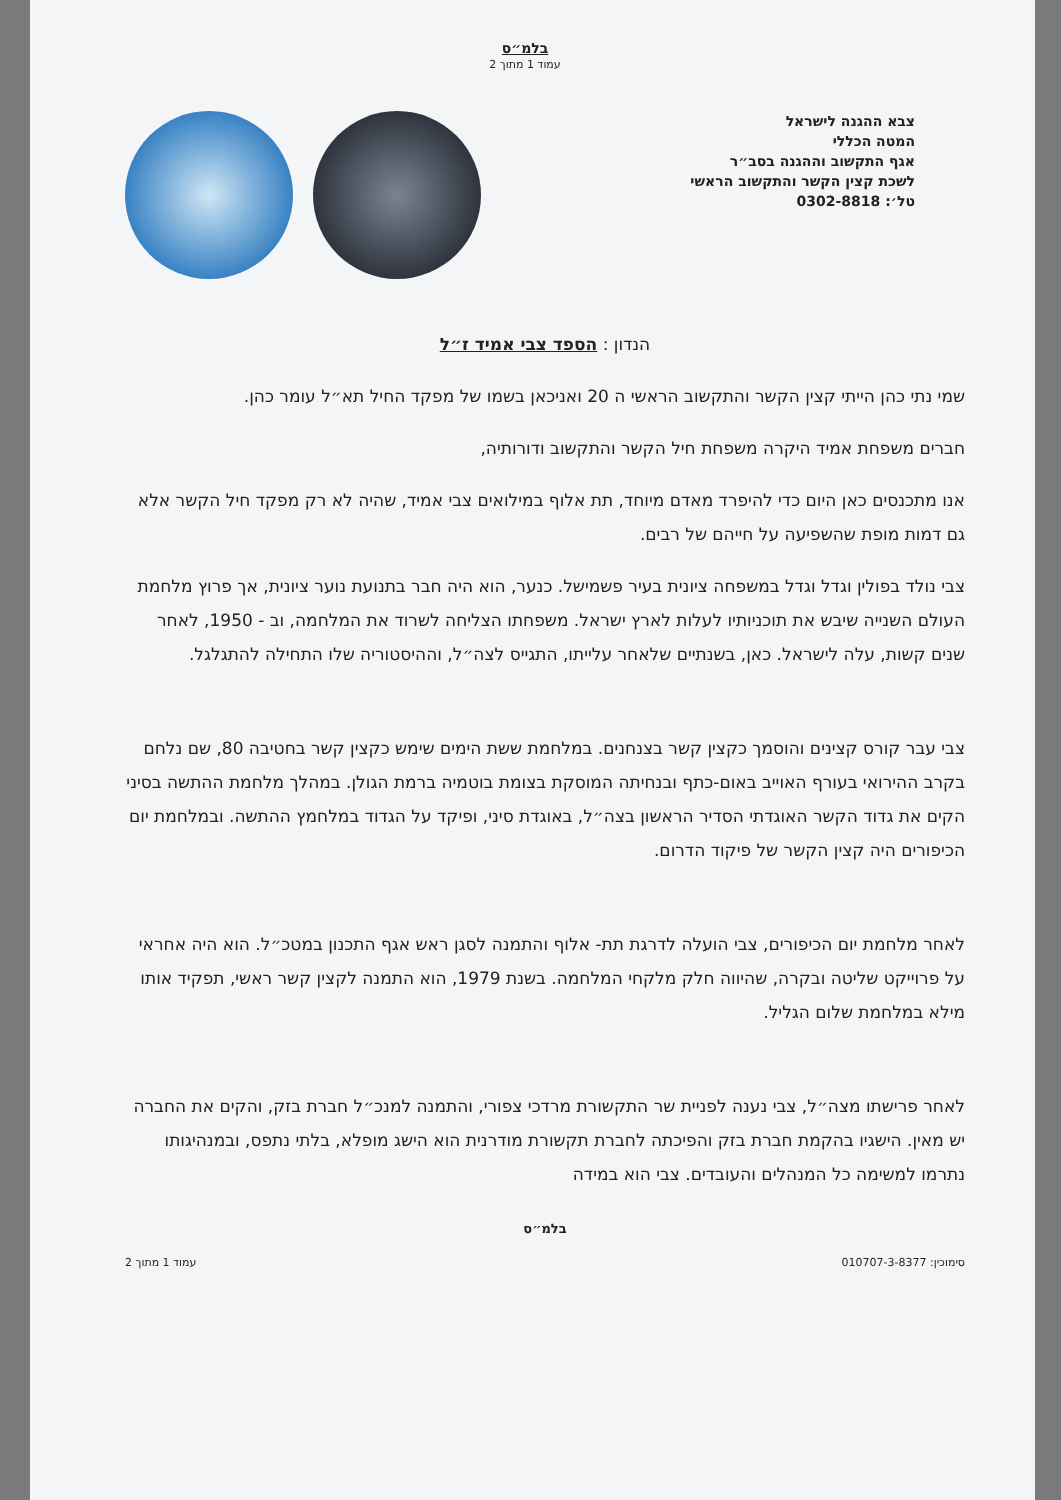בלמ״ס
עמוד 1 מתוך 2
צבא ההגנה לישראל
המטה הכללי
אגף התקשוב וההגנה בסב״ר
לשכת קצין הקשר והתקשוב הראשי
טל׳: 0302-8818
הנדון : הספד צבי אמיד ז״ל
שמי נתי כהן הייתי קצין הקשר והתקשוב הראשי ה 20 ואניכאן בשמו של מפקד החיל תא״ל עומר כהן.
חברים משפחת אמיד היקרה משפחת חיל הקשר והתקשוב ודורותיה,
אנו מתכנסים כאן היום כדי להיפרד מאדם מיוחד, תת אלוף במילואים צבי אמיד, שהיה לא רק מפקד חיל הקשר אלא גם דמות מופת שהשפיעה על חייהם של רבים.
צבי נולד בפולין וגדל וגדל במשפחה ציונית בעיר פשמישל. כנער, הוא היה חבר בתנועת נוער ציונית, אך פרוץ מלחמת העולם השנייה שיבש את תוכניותיו לעלות לארץ ישראל. משפחתו הצליחה לשרוד את המלחמה, וב - 1950, לאחר שנים קשות, עלה לישראל. כאן, בשנתיים שלאחר עלייתו, התגייס לצה״ל, וההיסטוריה שלו התחילה להתגלגל.
צבי עבר קורס קצינים והוסמך כקצין קשר בצנחנים. במלחמת ששת הימים שימש כקצין קשר בחטיבה 80, שם נלחם בקרב ההירואי בעורף האוייב באום-כתף ובנחיתה המוסקת בצומת בוטמיה ברמת הגולן. במהלך מלחמת ההתשה בסיני הקים את גדוד הקשר האוגדתי הסדיר הראשון בצה״ל, באוגדת סיני, ופיקד על הגדוד במלחמץ ההתשה. ובמלחמת יום הכיפורים היה קצין הקשר של פיקוד הדרום.
לאחר מלחמת יום הכיפורים, צבי הועלה לדרגת תת- אלוף והתמנה לסגן ראש אגף התכנון במטכ״ל. הוא היה אחראי על פרוייקט שליטה ובקרה, שהיווה חלק מלקחי המלחמה. בשנת 1979, הוא התמנה לקצין קשר ראשי, תפקיד אותו מילא במלחמת שלום הגליל.
לאחר פרישתו מצה״ל, צבי נענה לפניית שר התקשורת מרדכי צפורי, והתמנה למנכ״ל חברת בזק, והקים את החברה יש מאין. הישגיו בהקמת חברת בזק והפיכתה לחברת תקשורת מודרנית הוא הישג מופלא, בלתי נתפס, ובמנהיגותו נתרמו למשימה כל המנהלים והעובדים. צבי הוא במידה
בלמ״ס
סימוכין: 010707-3-8377 עמוד 1 מתוך 2